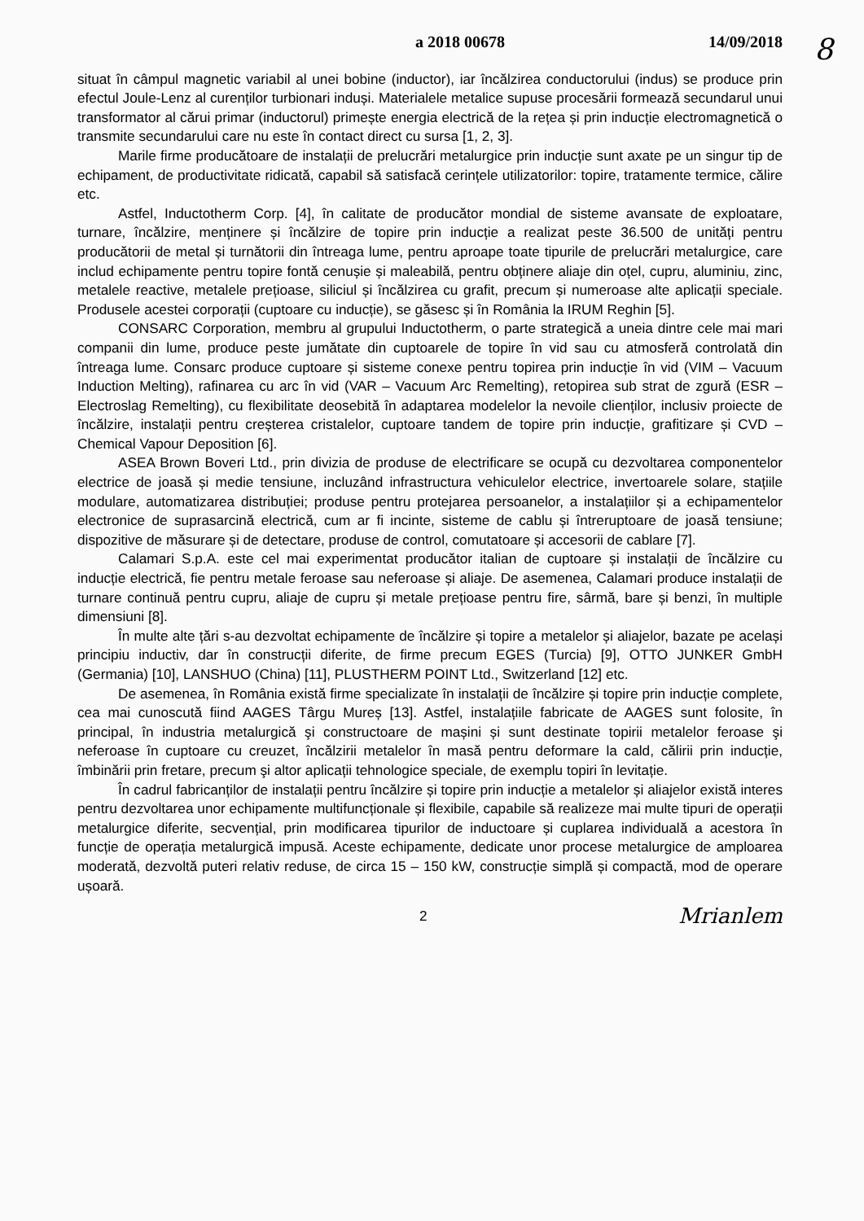a 2018 00678 14/09/2018
situat în câmpul magnetic variabil al unei bobine (inductor), iar încălzirea conductorului (indus) se produce prin efectul Joule-Lenz al curenților turbionari induși. Materialele metalice supuse procesării formează secundarul unui transformator al cărui primar (inductorul) primește energia electrică de la rețea și prin inducție electromagnetică o transmite secundarului care nu este în contact direct cu sursa [1, 2, 3].
Marile firme producătoare de instalații de prelucrări metalurgice prin inducție sunt axate pe un singur tip de echipament, de productivitate ridicată, capabil să satisfacă cerințele utilizatorilor: topire, tratamente termice, călire etc.
Astfel, Inductotherm Corp. [4], în calitate de producător mondial de sisteme avansate de exploatare, turnare, încălzire, menținere și încălzire de topire prin inducție a realizat peste 36.500 de unități pentru producătorii de metal și turnătorii din întreaga lume, pentru aproape toate tipurile de prelucrări metalurgice, care includ echipamente pentru topire fontă cenușie și maleabilă, pentru obținere aliaje din oțel, cupru, aluminiu, zinc, metalele reactive, metalele prețioase, siliciul și încălzirea cu grafit, precum și numeroase alte aplicații speciale. Produsele acestei corporații (cuptoare cu inducție), se găsesc și în România la IRUM Reghin [5].
CONSARC Corporation, membru al grupului Inductotherm, o parte strategică a uneia dintre cele mai mari companii din lume, produce peste jumătate din cuptoarele de topire în vid sau cu atmosferă controlată din întreaga lume. Consarc produce cuptoare și sisteme conexe pentru topirea prin inducție în vid (VIM – Vacuum Induction Melting), rafinarea cu arc în vid (VAR – Vacuum Arc Remelting), retopirea sub strat de zgură (ESR – Electroslag Remelting), cu flexibilitate deosebită în adaptarea modelelor la nevoile clienților, inclusiv proiecte de încălzire, instalații pentru creșterea cristalelor, cuptoare tandem de topire prin inducție, grafitizare și CVD – Chemical Vapour Deposition [6].
ASEA Brown Boveri Ltd., prin divizia de produse de electrificare se ocupă cu dezvoltarea componentelor electrice de joasă și medie tensiune, incluzând infrastructura vehiculelor electrice, invertoarele solare, stațiile modulare, automatizarea distribuției; produse pentru protejarea persoanelor, a instalațiilor și a echipamentelor electronice de suprasarcină electrică, cum ar fi incinte, sisteme de cablu și întreruptoare de joasă tensiune; dispozitive de măsurare și de detectare, produse de control, comutatoare și accesorii de cablare [7].
Calamari S.p.A. este cel mai experimentat producător italian de cuptoare și instalații de încălzire cu inducție electrică, fie pentru metale feroase sau neferoase și aliaje. De asemenea, Calamari produce instalații de turnare continuă pentru cupru, aliaje de cupru și metale prețioase pentru fire, sârmă, bare și benzi, în multiple dimensiuni [8].
În multe alte țări s-au dezvoltat echipamente de încălzire și topire a metalelor și aliajelor, bazate pe același principiu inductiv, dar în construcții diferite, de firme precum EGES (Turcia) [9], OTTO JUNKER GmbH (Germania) [10], LANSHUO (China) [11], PLUSTHERM POINT Ltd., Switzerland [12] etc.
De asemenea, în România există firme specializate în instalații de încălzire și topire prin inducție complete, cea mai cunoscută fiind AAGES Târgu Mureș [13]. Astfel, instalațiile fabricate de AAGES sunt folosite, în principal, în industria metalurgică şi constructoare de mașini și sunt destinate topirii metalelor feroase şi neferoase în cuptoare cu creuzet, încălzirii metalelor în masă pentru deformare la cald, călirii prin inducție, îmbinării prin fretare, precum şi altor aplicații tehnologice speciale, de exemplu topiri în levitație.
În cadrul fabricanților de instalații pentru încălzire și topire prin inducție a metalelor și aliajelor există interes pentru dezvoltarea unor echipamente multifuncționale și flexibile, capabile să realizeze mai multe tipuri de operații metalurgice diferite, secvențial, prin modificarea tipurilor de inductoare și cuplarea individuală a acestora în funcție de operația metalurgică impusă. Aceste echipamente, dedicate unor procese metalurgice de amploarea moderată, dezvoltă puteri relativ reduse, de circa 15 – 150 kW, construcție simplă și compactă, mod de operare ușoară.
2 Mrianlem
8